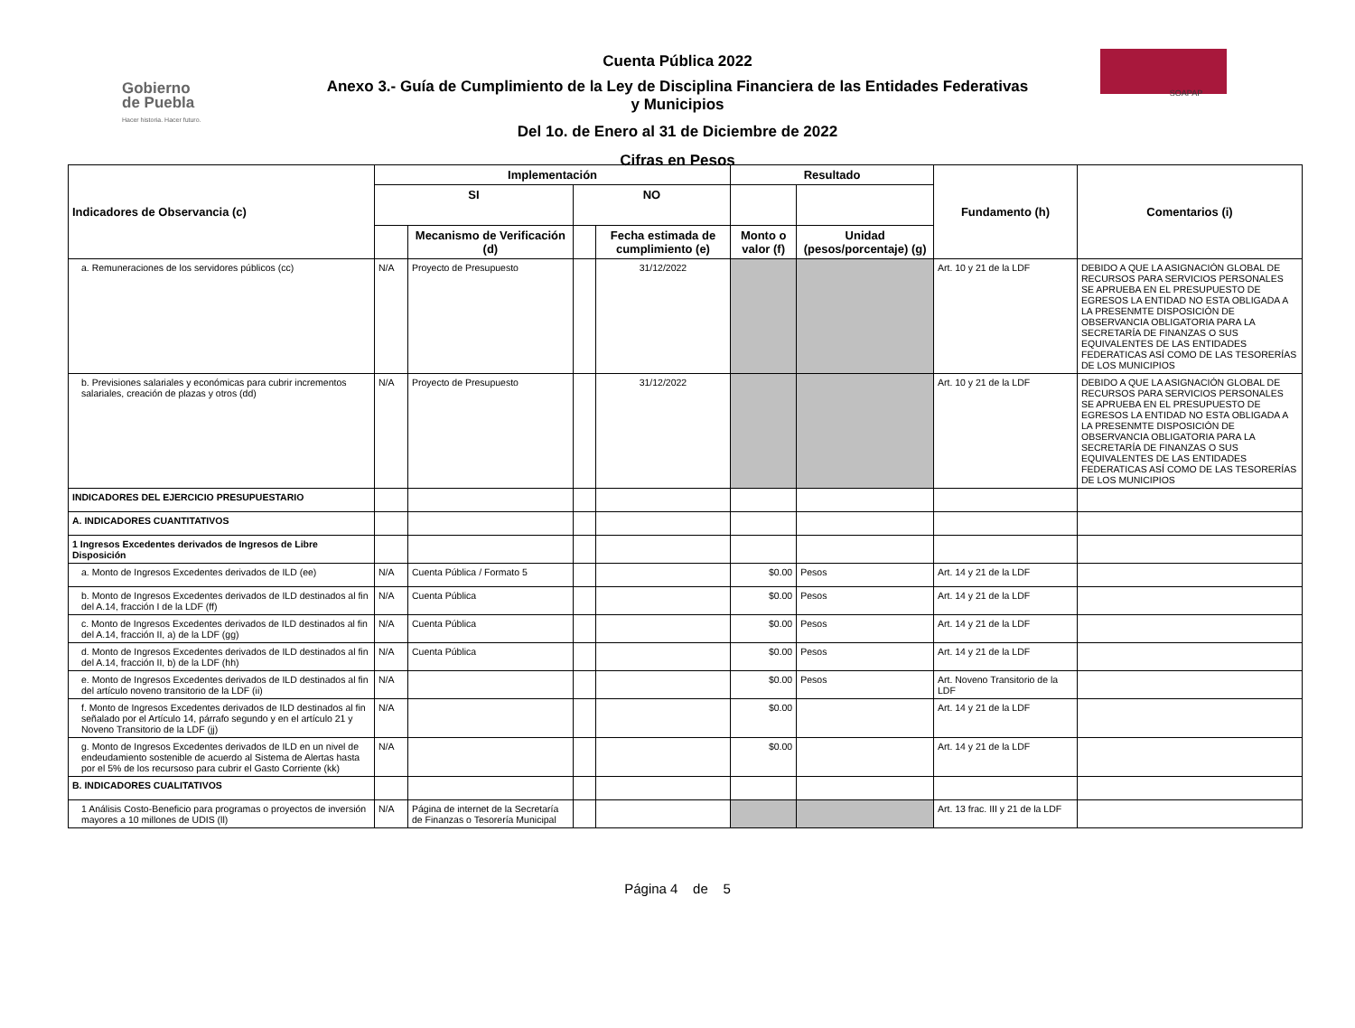Gobierno
de Puebla
Hacer historia. Hacer futuro.
SOAPAP
Cuenta Pública 2022
Anexo 3.- Guía de Cumplimiento de la Ley de Disciplina Financiera de las Entidades Federativas y Municipios
Del 1o. de Enero al 31 de Diciembre de 2022
Cifras en Pesos
| Indicadores de Observancia (c) | Implementación | | | | Resultado | | Fundamento (h) | Comentarios (i) |
| --- | --- | --- | --- | --- | --- | --- | --- | --- |
| | SI | | NO | | | | | |
| | | Mecanismo de Verificación (d) | | Fecha estimada de cumplimiento (e) | Monto o valor (f) | Unidad (pesos/porcentaje) (g) | | |
| a. Remuneraciones de los servidores públicos (cc) | N/A | Proyecto de Presupuesto | | 31/12/2022 | | | Art. 10 y 21 de la LDF | DEBIDO A QUE LA ASIGNACIÓN GLOBAL DE RECURSOS PARA SERVICIOS PERSONALES SE APRUEBA EN EL PRESUPUESTO DE EGRESOS LA ENTIDAD NO ESTA OBLIGADA A LA PRESENMTE DISPOSICIÓN DE OBSERVANCIA OBLIGATORIA PARA LA SECRETARÍA DE FINANZAS O SUS EQUIVALENTES DE LAS ENTIDADES FEDERATICAS ASÍ COMO DE LAS TESORERÍAS DE LOS MUNICIPIOS |
| b. Previsiones salariales y económicas para cubrir incrementos salariales, creación de plazas y otros (dd) | N/A | Proyecto de Presupuesto | | 31/12/2022 | | | Art. 10 y 21 de la LDF | DEBIDO A QUE LA ASIGNACIÓN GLOBAL DE RECURSOS PARA SERVICIOS PERSONALES SE APRUEBA EN EL PRESUPUESTO DE EGRESOS LA ENTIDAD NO ESTA OBLIGADA A LA PRESENMTE DISPOSICIÓN DE OBSERVANCIA OBLIGATORIA PARA LA SECRETARÍA DE FINANZAS O SUS EQUIVALENTES DE LAS ENTIDADES FEDERATICAS ASÍ COMO DE LAS TESORERÍAS DE LOS MUNICIPIOS |
| INDICADORES DEL EJERCICIO PRESUPUESTARIO | | | | | | | | |
| A. INDICADORES CUANTITATIVOS | | | | | | | | |
| 1 Ingresos Excedentes derivados de Ingresos de Libre Disposición | | | | | | | | |
| a. Monto de Ingresos Excedentes derivados de ILD (ee) | N/A | Cuenta Pública / Formato 5 | | | $0.00 | Pesos | Art. 14 y 21 de la LDF | |
| b. Monto de Ingresos Excedentes derivados de ILD destinados al fin del A.14, fracción I de la LDF (ff) | N/A | Cuenta Pública | | | $0.00 | Pesos | Art. 14 y 21 de la LDF | |
| c. Monto de Ingresos Excedentes derivados de ILD destinados al fin del A.14, fracción II, a) de la LDF (gg) | N/A | Cuenta Pública | | | $0.00 | Pesos | Art. 14 y 21 de la LDF | |
| d. Monto de Ingresos Excedentes derivados de ILD destinados al fin del A.14, fracción II, b) de la LDF (hh) | N/A | Cuenta Pública | | | $0.00 | Pesos | Art. 14 y 21 de la LDF | |
| e. Monto de Ingresos Excedentes derivados de ILD destinados al fin del artículo noveno transitorio de la LDF (ii) | N/A | | | | $0.00 | Pesos | Art. Noveno Transitorio de la LDF | |
| f. Monto de Ingresos Excedentes derivados de ILD destinados al fin señalado por el Artículo 14, párrafo segundo y en el artículo 21 y Noveno Transitorio de la LDF (jj) | N/A | | | | $0.00 | | Art. 14 y 21 de la LDF | |
| g. Monto de Ingresos Excedentes derivados de ILD en un nivel de endeudamiento sostenible de acuerdo al Sistema de Alertas hasta por el 5% de los recursoso para cubrir el Gasto Corriente (kk) | N/A | | | | $0.00 | | Art. 14 y 21 de la LDF | |
| B. INDICADORES CUALITATIVOS | | | | | | | | |
| 1 Análisis Costo-Beneficio para programas o proyectos de inversión mayores a 10 millones de UDIS (ll) | N/A | Página de internet de la Secretaría de Finanzas o Tesorería Municipal | | | | | Art. 13 frac. III y 21 de la LDF | |
Página 4 de 5